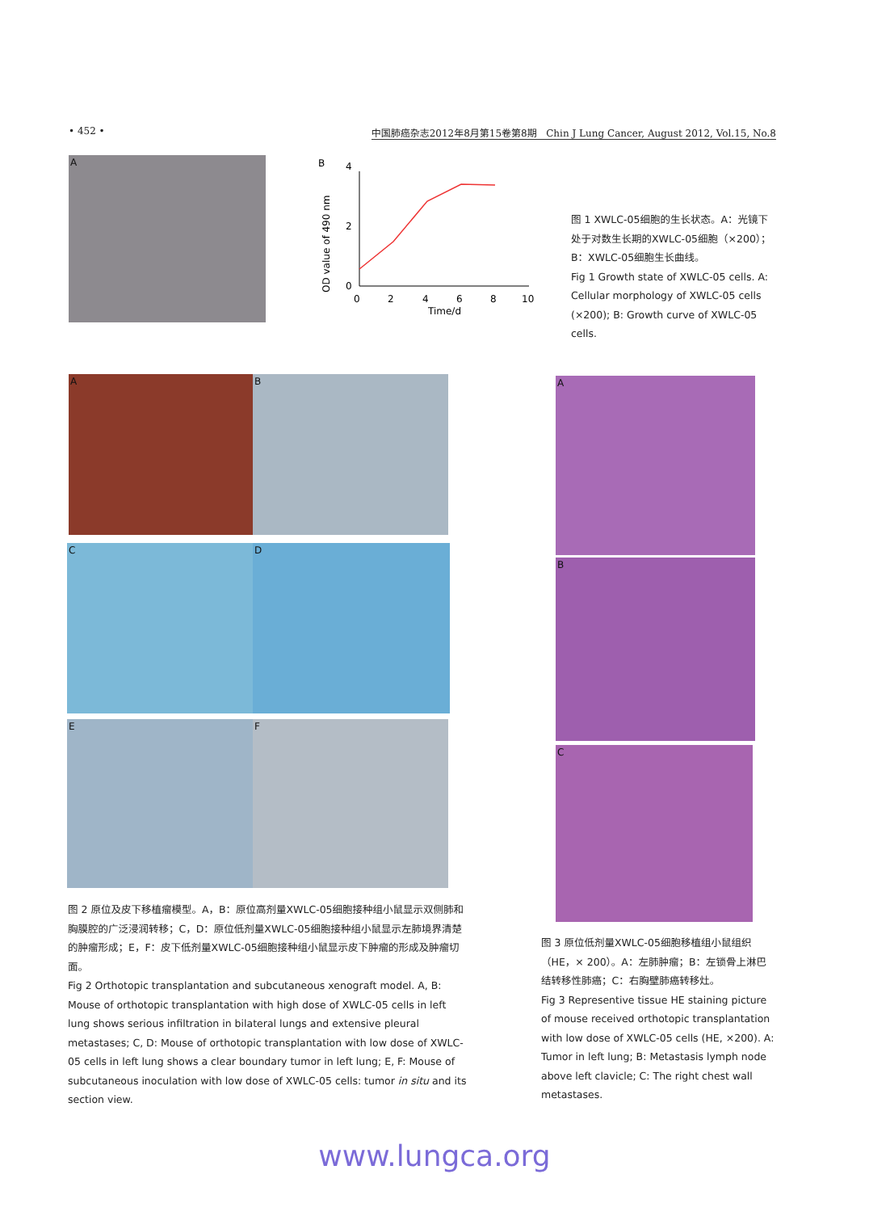• 452 • 中国肺癌杂志2012年8月第15卷第8期 Chin J Lung Cancer, August 2012, Vol.15, No.8
A
B
4
2
0
0
2
4
6
8
10
Time/d
OD value of 490 nm
图 1 XWLC-05细胞的生长状态。A：光镜下处于对数生长期的XWLC-05细胞（×200）；B：XWLC-05细胞生长曲线。
Fig 1 Growth state of XWLC-05 cells. A: Cellular morphology of XWLC-05 cells (×200); B: Growth curve of XWLC-05 cells.
A B
C D
E F
A
B
C
图 2 原位及皮下移植瘤模型。A，B：原位高剂量XWLC-05细胞接种组小鼠显示双侧肺和胸膜腔的广泛浸润转移；C，D：原位低剂量XWLC-05细胞接种组小鼠显示左肺境界清楚的肿瘤形成；E，F：皮下低剂量XWLC-05细胞接种组小鼠显示皮下肿瘤的形成及肿瘤切面。
Fig 2 Orthotopic transplantation and subcutaneous xenograft model. A, B: Mouse of orthotopic transplantation with high dose of XWLC-05 cells in left lung shows serious infiltration in bilateral lungs and extensive pleural metastases; C, D: Mouse of orthotopic transplantation with low dose of XWLC-05 cells in left lung shows a clear boundary tumor in left lung; E, F: Mouse of subcutaneous inoculation with low dose of XWLC-05 cells: tumor in situ and its section view.
图 3 原位低剂量XWLC-05细胞移植组小鼠组织（HE，× 200）。A：左肺肿瘤；B：左锁骨上淋巴结转移性肺癌；C：右胸壁肺癌转移灶。
Fig 3 Representive tissue HE staining picture of mouse received orthotopic transplantation with low dose of XWLC-05 cells (HE, ×200). A: Tumor in left lung; B: Metastasis lymph node above left clavicle; C: The right chest wall metastases.
www.lungca.org